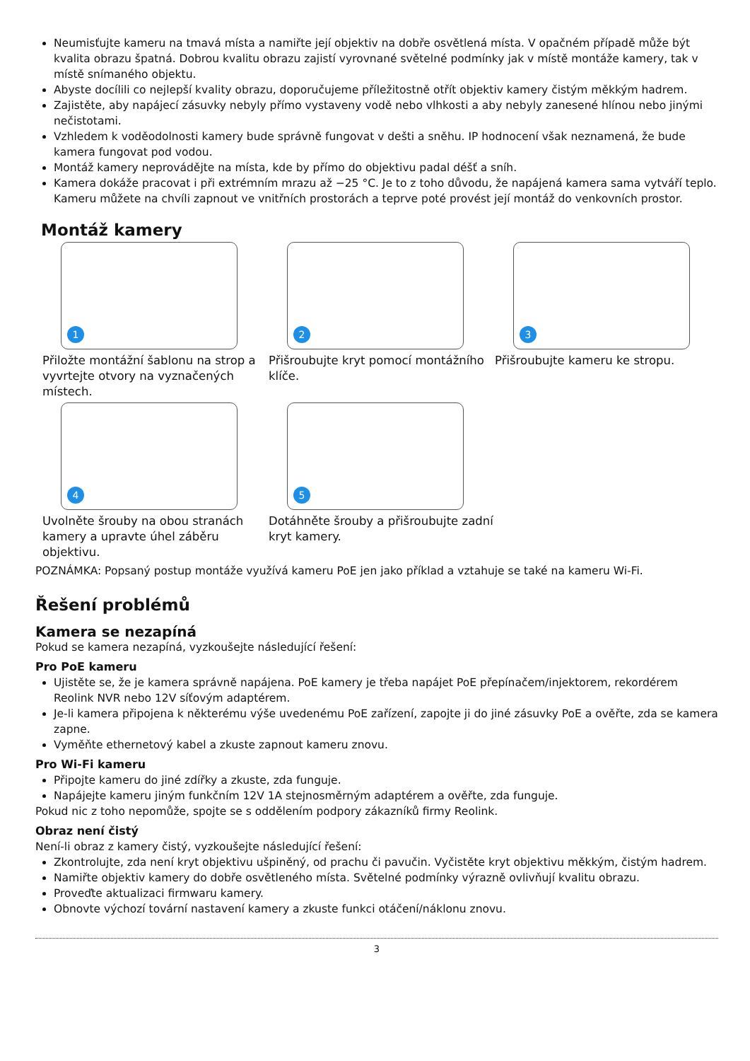Neumisťujte kameru na tmavá místa a namiřte její objektiv na dobře osvětlená místa. V opačném případě může být kvalita obrazu špatná. Dobrou kvalitu obrazu zajistí vyrovnané světelné podmínky jak v místě montáže kamery, tak v místě snímaného objektu.
Abyste docílili co nejlepší kvality obrazu, doporučujeme příležitostně otřít objektiv kamery čistým měkkým hadrem.
Zajistěte, aby napájecí zásuvky nebyly přímo vystaveny vodě nebo vlhkosti a aby nebyly zanesené hlínou nebo jinými nečistotami.
Vzhledem k voděodolnosti kamery bude správně fungovat v dešti a sněhu. IP hodnocení však neznamená, že bude kamera fungovat pod vodou.
Montáž kamery neprovádějte na místa, kde by přímo do objektivu padal déšť a sníh.
Kamera dokáže pracovat i při extrémním mrazu až −25 °C. Je to z toho důvodu, že napájená kamera sama vytváří teplo. Kameru můžete na chvíli zapnout ve vnitřních prostorách a teprve poté provést její montáž do venkovních prostor.
Montáž kamery
1
Přiložte montážní šablonu na strop a vyvrtejte otvory na vyznačených místech.
2
Přišroubujte kryt pomocí montážního klíče.
3
Přišroubujte kameru ke stropu.
4
Uvolněte šrouby na obou stranách kamery a upravte úhel záběru objektivu.
5
Dotáhněte šrouby a přišroubujte zadní kryt kamery.
POZNÁMKA: Popsaný postup montáže využívá kameru PoE jen jako příklad a vztahuje se také na kameru Wi-Fi.
Řešení problémů
Kamera se nezapíná
Pokud se kamera nezapíná, vyzkoušejte následující řešení:
Pro PoE kameru
Ujistěte se, že je kamera správně napájena. PoE kamery je třeba napájet PoE přepínačem/injektorem, rekordérem Reolink NVR nebo 12V síťovým adaptérem.
Je-li kamera připojena k některému výše uvedenému PoE zařízení, zapojte ji do jiné zásuvky PoE a ověřte, zda se kamera zapne.
Vyměňte ethernetový kabel a zkuste zapnout kameru znovu.
Pro Wi-Fi kameru
Připojte kameru do jiné zdířky a zkuste, zda funguje.
Napájejte kameru jiným funkčním 12V 1A stejnosměrným adaptérem a ověřte, zda funguje.
Pokud nic z toho nepomůže, spojte se s oddělením podpory zákazníků firmy Reolink.
Obraz není čistý
Není-li obraz z kamery čistý, vyzkoušejte následující řešení:
Zkontrolujte, zda není kryt objektivu ušpiněný, od prachu či pavučin. Vyčistěte kryt objektivu měkkým, čistým hadrem.
Namiřte objektiv kamery do dobře osvětleného místa. Světelné podmínky výrazně ovlivňují kvalitu obrazu.
Proveďte aktualizaci firmwaru kamery.
Obnovte výchozí tovární nastavení kamery a zkuste funkci otáčení/náklonu znovu.
3